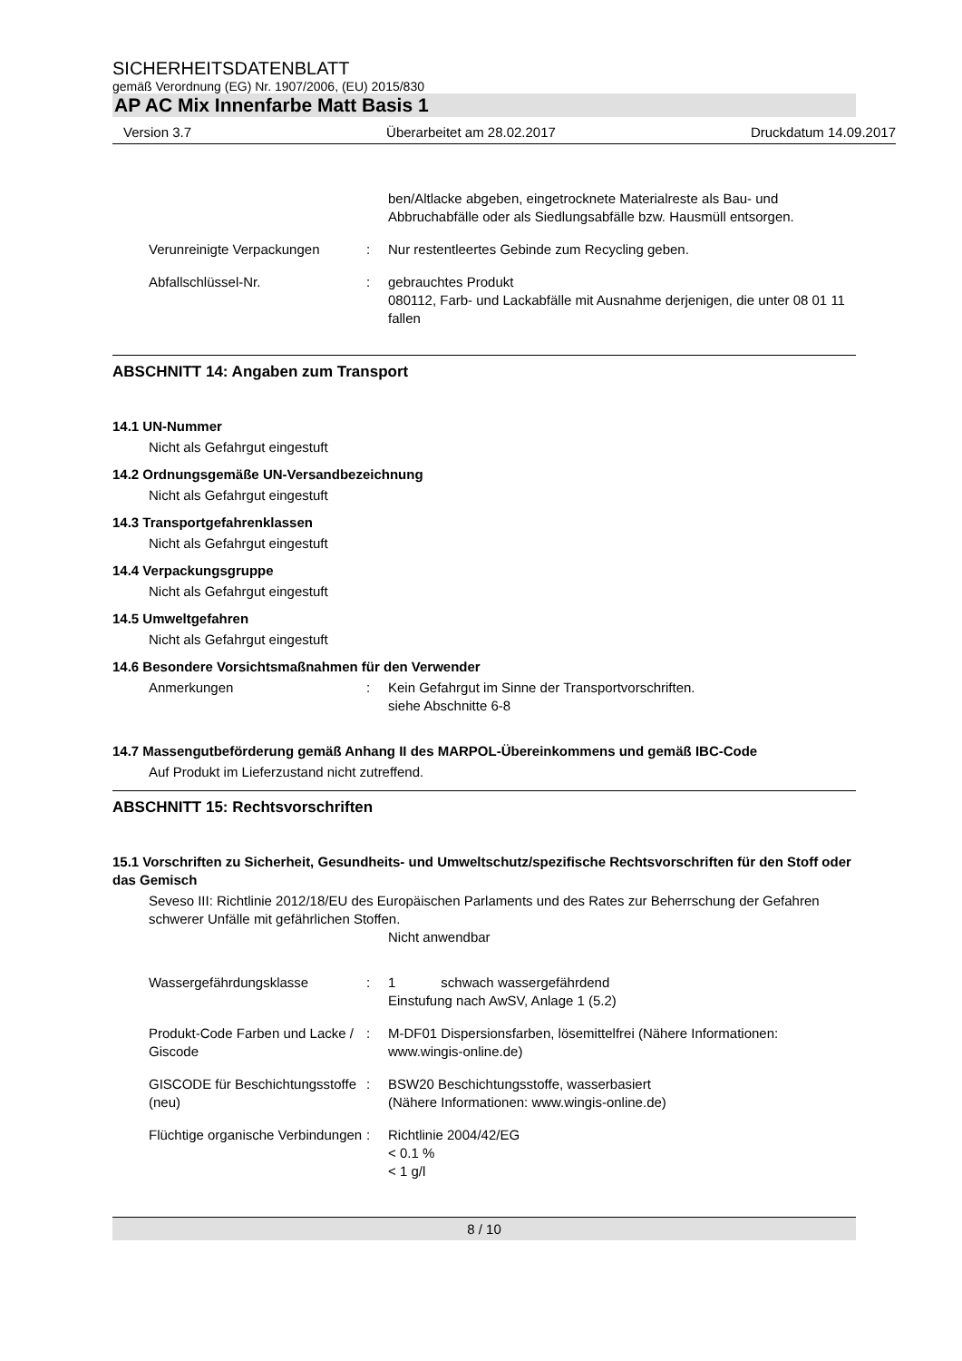SICHERHEITSDATENBLATT
gemäß Verordnung (EG) Nr. 1907/2006, (EU) 2015/830
AP AC Mix Innenfarbe Matt Basis 1
Version 3.7 Überarbeitet am 28.02.2017 Druckdatum 14.09.2017
ben/Altlacke abgeben, eingetrocknete Materialreste als Bau- und Abbruchabfälle oder als Siedlungsabfälle bzw. Hausmüll entsorgen.
Verunreinigte Verpackungen : Nur restentleertes Gebinde zum Recycling geben.
Abfallschlüssel-Nr. : gebrauchtes Produkt
080112, Farb- und Lackabfälle mit Ausnahme derjenigen, die unter 08 01 11 fallen
ABSCHNITT 14: Angaben zum Transport
14.1 UN-Nummer
Nicht als Gefahrgut eingestuft
14.2 Ordnungsgemäße UN-Versandbezeichnung
Nicht als Gefahrgut eingestuft
14.3 Transportgefahrenklassen
Nicht als Gefahrgut eingestuft
14.4 Verpackungsgruppe
Nicht als Gefahrgut eingestuft
14.5 Umweltgefahren
Nicht als Gefahrgut eingestuft
14.6 Besondere Vorsichtsmaßnahmen für den Verwender
Anmerkungen : Kein Gefahrgut im Sinne der Transportvorschriften.
siehe Abschnitte 6-8
14.7 Massengutbeförderung gemäß Anhang II des MARPOL-Übereinkommens und gemäß IBC-Code
Auf Produkt im Lieferzustand nicht zutreffend.
ABSCHNITT 15: Rechtsvorschriften
15.1 Vorschriften zu Sicherheit, Gesundheits- und Umweltschutz/spezifische Rechtsvorschriften für den Stoff oder das Gemisch
Seveso III: Richtlinie 2012/18/EU des Europäischen Parlaments und des Rates zur Beherrschung der Gefahren schwerer Unfälle mit gefährlichen Stoffen.
Nicht anwendbar
Wassergefährdungsklasse : 1 schwach wassergefährdend
Einstufung nach AwSV, Anlage 1 (5.2)
Produkt-Code Farben und Lacke / Giscode
: M-DF01 Dispersionsfarben, lösemittelfrei (Nähere Informationen: www.wingis-online.de)
GISCODE für Beschichtungsstoffe (neu)
: BSW20 Beschichtungsstoffe, wasserbasiert
(Nähere Informationen: www.wingis-online.de)
Flüchtige organische Verbindungen
: Richtlinie 2004/42/EG
< 0.1 %
< 1 g/l
8 / 10